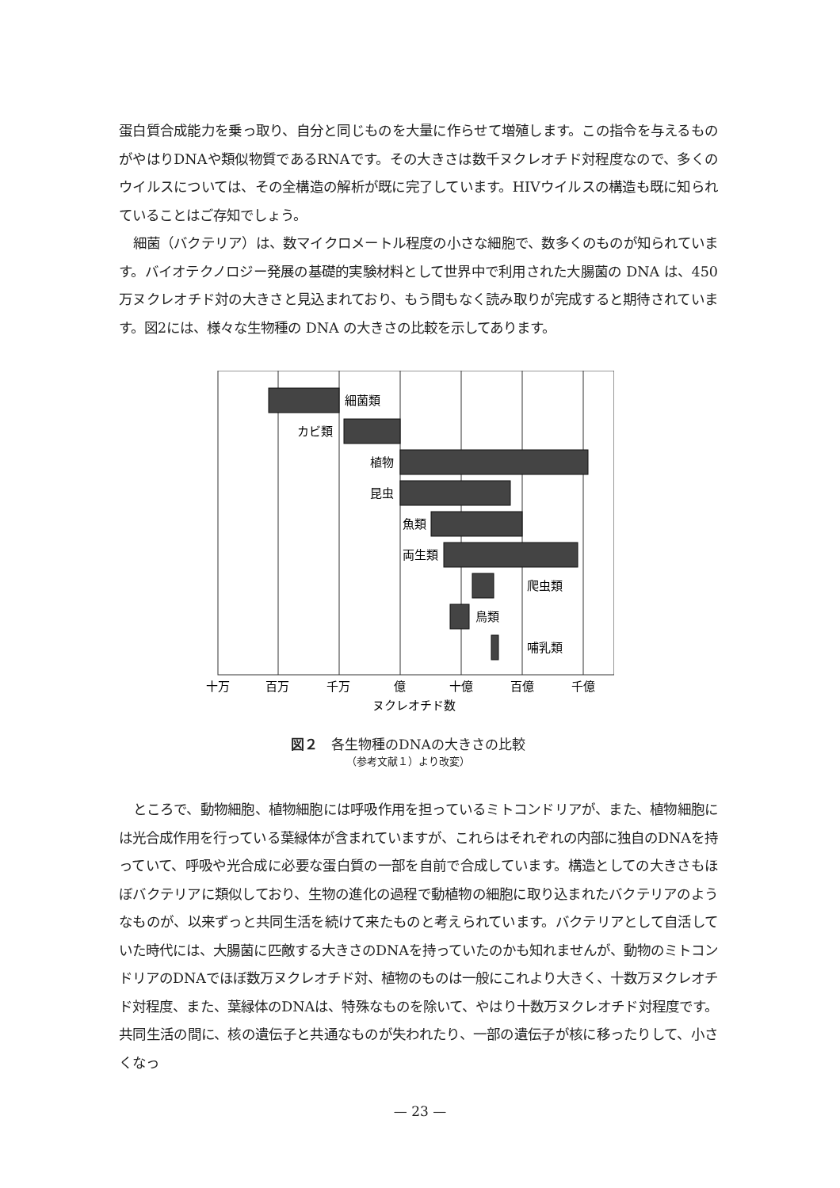蛋白質合成能力を乗っ取り、自分と同じものを大量に作らせて増殖します。この指令を与えるものがやはりDNAや類似物質であるRNAです。その大きさは数千ヌクレオチド対程度なので、多くのウイルスについては、その全構造の解析が既に完了しています。HIVウイルスの構造も既に知られていることはご存知でしょう。
細菌（バクテリア）は、数マイクロメートル程度の小さな細胞で、数多くのものが知られています。バイオテクノロジー発展の基礎的実験材料として世界中で利用された大腸菌の DNA は、450万ヌクレオチド対の大きさと見込まれており、もう間もなく読み取りが完成すると期待されています。図2には、様々な生物種の DNA の大きさの比較を示してあります。
細菌類
カビ類
植物
昆虫
魚類
両生類
爬虫類
鳥類
哺乳類
十万
百万
千万
億
十億
百億
千億
ヌクレオチド数
図２　各生物種のDNAの大きさの比較
（参考文献１）より改変）
ところで、動物細胞、植物細胞には呼吸作用を担っているミトコンドリアが、また、植物細胞には光合成作用を行っている葉緑体が含まれていますが、これらはそれぞれの内部に独自のDNAを持っていて、呼吸や光合成に必要な蛋白質の一部を自前で合成しています。構造としての大きさもほぼバクテリアに類似しており、生物の進化の過程で動植物の細胞に取り込まれたバクテリアのようなものが、以来ずっと共同生活を続けて来たものと考えられています。バクテリアとして自活していた時代には、大腸菌に匹敵する大きさのDNAを持っていたのかも知れませんが、動物のミトコンドリアのDNAでほぼ数万ヌクレオチド対、植物のものは一般にこれより大きく、十数万ヌクレオチド対程度、また、葉緑体のDNAは、特殊なものを除いて、やはり十数万ヌクレオチド対程度です。共同生活の間に、核の遺伝子と共通なものが失われたり、一部の遺伝子が核に移ったりして、小さくなっ
— 23 —